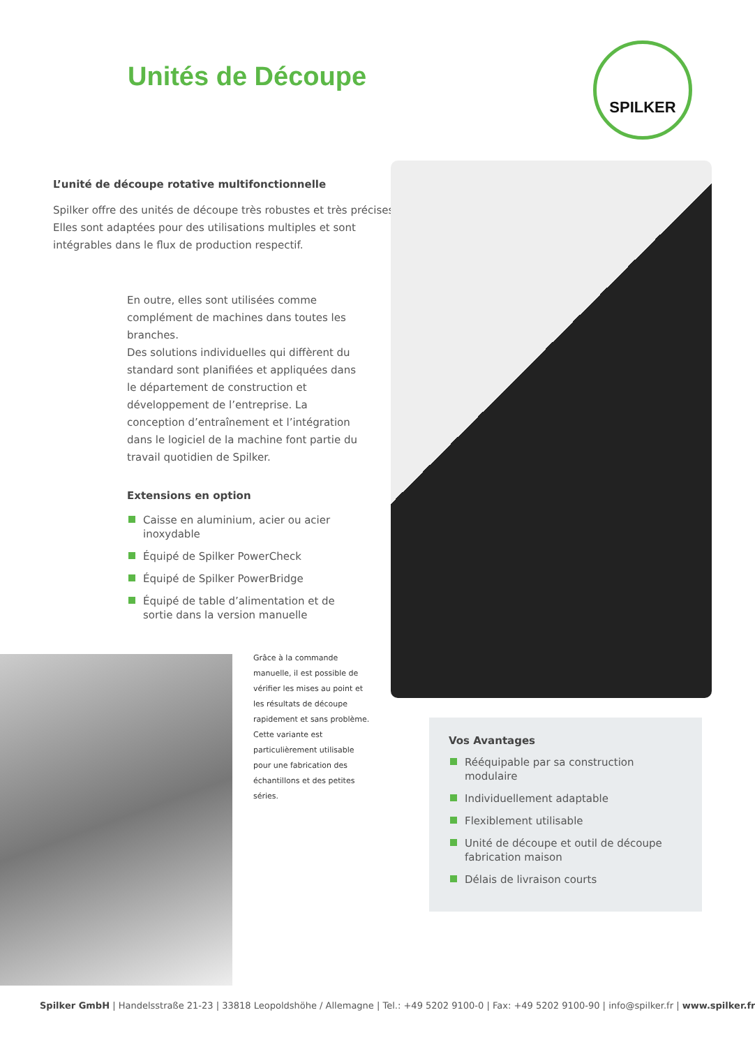Unités de Découpe
SPILKER
L’unité de découpe rotative multifonctionnelle
Spilker offre des unités de découpe très robustes et très précises. Elles sont adaptées pour des utilisations multiples et sont intégrables dans le flux de production respectif.
En outre, elles sont utilisées comme complément de machines dans toutes les branches.
Des solutions individuelles qui diffèrent du standard sont planifiées et appliquées dans le département de construction et développement de l’entreprise. La conception d’entraînement et l’intégration dans le logiciel de la machine font partie du travail quotidien de Spilker.
Extensions en option
Caisse en aluminium, acier ou acier inoxydable
Équipé de Spilker PowerCheck
Équipé de Spilker PowerBridge
Équipé de table d’alimentation et de sortie dans la version manuelle
Grâce à la commande manuelle, il est possible de vérifier les mises au point et les résultats de découpe rapidement et sans problème. Cette variante est particulièrement utilisable pour une fabrication des échantillons et des petites séries.
Vos Avantages
Rééquipable par sa construction modulaire
Individuellement adaptable
Flexiblement utilisable
Unité de découpe et outil de découpe fabrication maison
Délais de livraison courts
Spilker GmbH | Handelsstraße 21-23 | 33818 Leopoldshöhe / Allemagne | Tel.: +49 5202 9100-0 | Fax: +49 5202 9100-90 | info@spilker.fr | www.spilker.fr